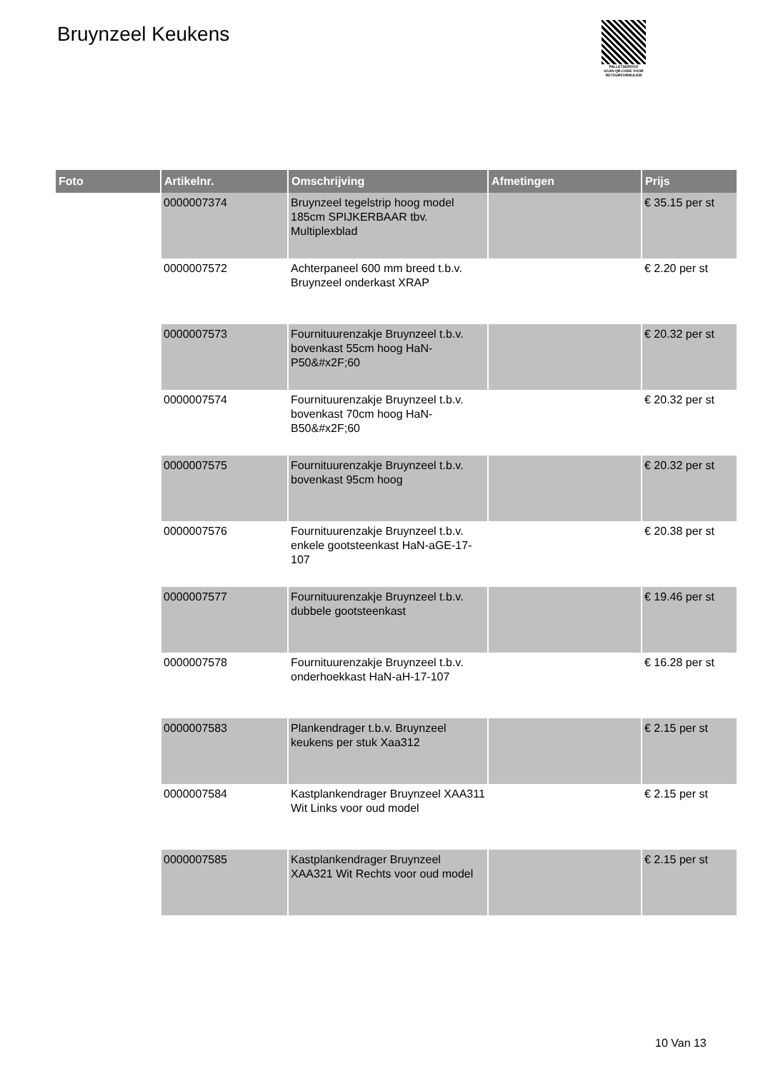Bruynzeel Keukens
PALLETSERVICE
SCAN QR-CODE VOOR RETOURFORMULIER
| Foto | Artikelnr. | Omschrijving | Afmetingen | Prijs |
| --- | --- | --- | --- | --- |
| | 0000007374 | Bruynzeel tegelstrip hoog model 185cm SPIJKERBAAR tbv. Multiplexblad | | € 35.15 per st |
| | 0000007572 | Achterpaneel 600 mm breed t.b.v. Bruynzeel onderkast XRAP | | € 2.20 per st |
| | 0000007573 | Fournituurenzakje Bruynzeel t.b.v. bovenkast 55cm hoog HaN-P50&#x2F;60 | | € 20.32 per st |
| | 0000007574 | Fournituurenzakje Bruynzeel t.b.v. bovenkast 70cm hoog HaN-B50&#x2F;60 | | € 20.32 per st |
| | 0000007575 | Fournituurenzakje Bruynzeel t.b.v. bovenkast 95cm hoog | | € 20.32 per st |
| | 0000007576 | Fournituurenzakje Bruynzeel t.b.v. enkele gootsteenkast HaN-aGE-17-107 | | € 20.38 per st |
| | 0000007577 | Fournituurenzakje Bruynzeel t.b.v. dubbele gootsteenkast | | € 19.46 per st |
| | 0000007578 | Fournituurenzakje Bruynzeel t.b.v. onderhoekkast HaN-aH-17-107 | | € 16.28 per st |
| | 0000007583 | Plankendrager t.b.v. Bruynzeel keukens per stuk Xaa312 | | € 2.15 per st |
| | 0000007584 | Kastplankendrager Bruynzeel XAA311 Wit Links voor oud model | | € 2.15 per st |
| | 0000007585 | Kastplankendrager Bruynzeel XAA321 Wit Rechts voor oud model | | € 2.15 per st |
10 Van 13